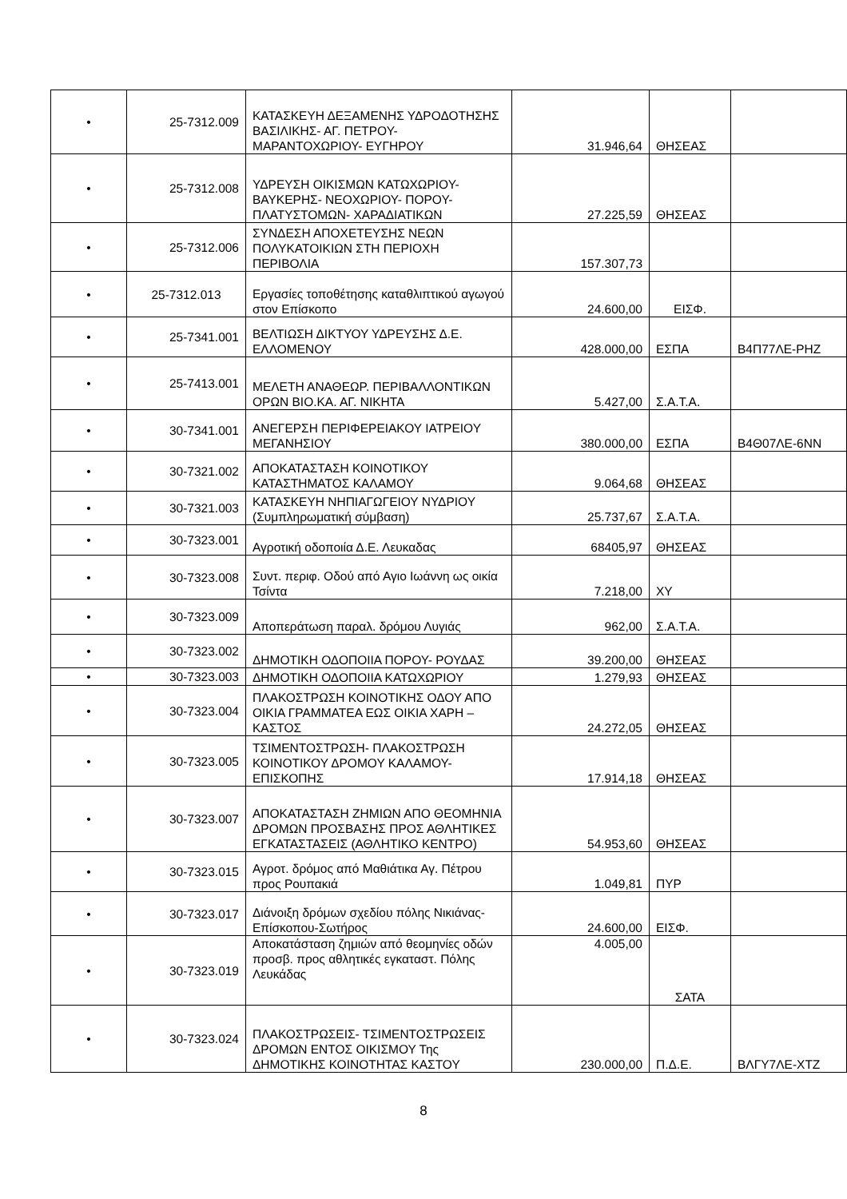| • | 25-7312.009 | ΚΑΤΑΣΚΕΥΗ ΔΕΞΑΜΕΝΗΣ ΥΔΡΟΔΟΤΗΣΗΣ ΒΑΣΙΛΙΚΗΣ- ΑΓ. ΠΕΤΡΟΥ- ΜΑΡΑΝΤΟΧΩΡΙΟΥ- ΕΥΓΗΡΟΥ | 31.946,64 | ΘΗΣΕΑΣ | |
| • | 25-7312.008 | ΥΔΡΕΥΣΗ ΟΙΚΙΣΜΩΝ ΚΑΤΩΧΩΡΙΟΥ- ΒΑΥΚΕΡΗΣ- ΝΕΟΧΩΡΙΟΥ- ΠΟΡΟΥ- ΠΛΑΤΥΣΤΟΜΩΝ- ΧΑΡΑΔΙΑΤΙΚΩΝ | 27.225,59 | ΘΗΣΕΑΣ | |
| • | 25-7312.006 | ΣΥΝΔΕΣΗ ΑΠΟΧΕΤΕΥΣΗΣ ΝΕΩΝ ΠΟΛΥΚΑΤΟΙΚΙΩΝ ΣΤΗ ΠΕΡΙΟΧΗ ΠΕΡΙΒΟΛΙΑ | 157.307,73 | | |
| • | 25-7312.013 | Εργασίες τοποθέτησης καταθλιπτικού αγωγού στον Επίσκοπο | 24.600,00 | ΕΙΣΦ. | |
| • | 25-7341.001 | ΒΕΛΤΙΩΣΗ ΔΙΚΤΥΟΥ ΥΔΡΕΥΣΗΣ Δ.Ε. ΕΛΛΟΜΕΝΟΥ | 428.000,00 | ΕΣΠΑ | Β4Π77ΛΕ-ΡΗΖ |
| • | 25-7413.001 | ΜΕΛΕΤΗ ΑΝΑΘΕΩΡ. ΠΕΡΙΒΑΛΛΟΝΤΙΚΩΝ ΟΡΩΝ ΒΙΟ.ΚΑ. ΑΓ. ΝΙΚΗΤΑ | 5.427,00 | Σ.Α.Τ.Α. | |
| • | 30-7341.001 | ΑΝΕΓΕΡΣΗ ΠΕΡΙΦΕΡΕΙΑΚΟΥ ΙΑΤΡΕΙΟΥ ΜΕΓΑΝΗΣΙΟΥ | 380.000,00 | ΕΣΠΑ | Β4Θ07ΛΕ-6ΝΝ |
| • | 30-7321.002 | ΑΠΟΚΑΤΑΣΤΑΣΗ ΚΟΙΝΟΤΙΚΟΥ ΚΑΤΑΣΤΗΜΑΤΟΣ ΚΑΛΑΜΟΥ | 9.064,68 | ΘΗΣΕΑΣ | |
| • | 30-7321.003 | ΚΑΤΑΣΚΕΥΗ ΝΗΠΙΑΓΩΓΕΙΟΥ ΝΥΔΡΙΟΥ (Συμπληρωματική σύμβαση) | 25.737,67 | Σ.Α.Τ.Α. | |
| • | 30-7323.001 | Αγροτική οδοποιία Δ.Ε. Λευκαδας | 68405,97 | ΘΗΣΕΑΣ | |
| • | 30-7323.008 | Συντ. περιφ. Οδού από Αγιο Ιωάννη ως οικία Τσίντα | 7.218,00 | ΧΥ | |
| • | 30-7323.009 | Αποπεράτωση παραλ. δρόμου Λυγιάς | 962,00 | Σ.Α.Τ.Α. | |
| • | 30-7323.002 | ΔΗΜΟΤΙΚΗ ΟΔΟΠΟΙΙΑ ΠΟΡΟΥ- ΡΟΥΔΑΣ | 39.200,00 | ΘΗΣΕΑΣ | |
| • | 30-7323.003 | ΔΗΜΟΤΙΚΗ ΟΔΟΠΟΙΙΑ ΚΑΤΩΧΩΡΙΟΥ | 1.279,93 | ΘΗΣΕΑΣ | |
| • | 30-7323.004 | ΠΛΑΚΟΣΤΡΩΣΗ ΚΟΙΝΟΤΙΚΗΣ ΟΔΟΥ ΑΠΟ ΟΙΚΙΑ ΓΡΑΜΜΑΤΕΑ ΕΩΣ ΟΙΚΙΑ ΧΑΡΗ –ΚΑΣΤΟΣ | 24.272,05 | ΘΗΣΕΑΣ | |
| • | 30-7323.005 | ΤΣΙΜΕΝΤΟΣΤΡΩΣΗ- ΠΛΑΚΟΣΤΡΩΣΗ ΚΟΙΝΟΤΙΚΟΥ ΔΡΟΜΟΥ ΚΑΛΑΜΟΥ- ΕΠΙΣΚΟΠΗΣ | 17.914,18 | ΘΗΣΕΑΣ | |
| • | 30-7323.007 | ΑΠΟΚΑΤΑΣΤΑΣΗ ΖΗΜΙΩΝ ΑΠΟ ΘΕΟΜΗΝΙΑ ΔΡΟΜΩΝ ΠΡΟΣΒΑΣΗΣ ΠΡΟΣ ΑΘΛΗΤΙΚΕΣ ΕΓΚΑΤΑΣΤΑΣΕΙΣ (ΑΘΛΗΤΙΚΟ ΚΕΝΤΡΟ) | 54.953,60 | ΘΗΣΕΑΣ | |
| • | 30-7323.015 | Αγροτ. δρόμος από Μαθιάτικα Αγ. Πέτρου προς Ρουπακιά | 1.049,81 | ΠΥΡ | |
| • | 30-7323.017 | Διάνοιξη δρόμων σχεδίου πόλης Νικιάνας-Επίσκοπου-Σωτήρος | 24.600,00 | ΕΙΣΦ. | |
| • | 30-7323.019 | Αποκατάσταση ζημιών από θεομηνίες οδών προσβ. προς αθλητικές εγκαταστ. Πόλης Λευκάδας | 4.005,00 | ΣΑΤΑ | |
| • | 30-7323.024 | ΠΛΑΚΟΣΤΡΩΣΕΙΣ- ΤΣΙΜΕΝΤΟΣΤΡΩΣΕΙΣ ΔΡΟΜΩΝ ΕΝΤΟΣ ΟΙΚΙΣΜΟΥ Της ΔΗΜΟΤΙΚΗΣ ΚΟΙΝΟΤΗΤΑΣ ΚΑΣΤΟΥ | 230.000,00 | Π.Δ.Ε. | ΒΛΓΥ7ΛΕ-ΧΤΖ |
8